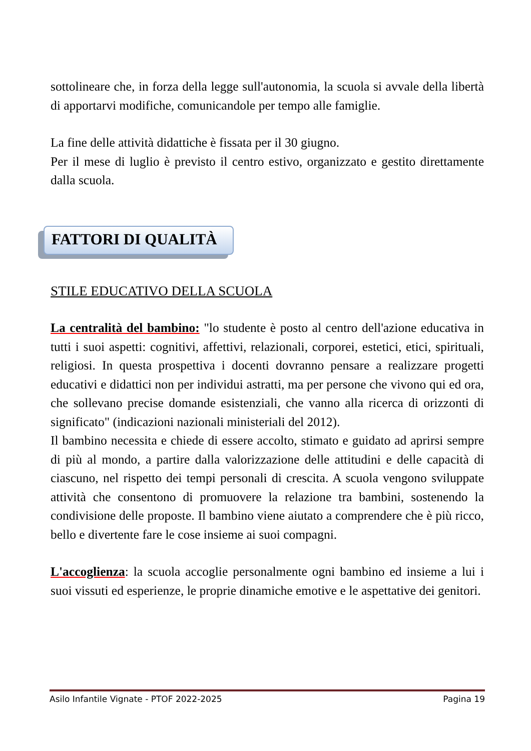sottolineare che, in forza della legge sull'autonomia, la scuola si avvale della libertà di apportarvi modifiche, comunicandole per tempo alle famiglie.
La fine delle attività didattiche è fissata per il 30 giugno.
Per il mese di luglio è previsto il centro estivo, organizzato e gestito direttamente dalla scuola.
FATTORI DI QUALITÀ
STILE EDUCATIVO DELLA SCUOLA
La centralità del bambino: "lo studente è posto al centro dell'azione educativa in tutti i suoi aspetti: cognitivi, affettivi, relazionali, corporei, estetici, etici, spirituali, religiosi. In questa prospettiva i docenti dovranno pensare a realizzare progetti educativi e didattici non per individui astratti, ma per persone che vivono qui ed ora, che sollevano precise domande esistenziali, che vanno alla ricerca di orizzonti di significato" (indicazioni nazionali ministeriali del 2012).
Il bambino necessita e chiede di essere accolto, stimato e guidato ad aprirsi sempre di più al mondo, a partire dalla valorizzazione delle attitudini e delle capacità di ciascuno, nel rispetto dei tempi personali di crescita. A scuola vengono sviluppate attività che consentono di promuovere la relazione tra bambini, sostenendo la condivisione delle proposte. Il bambino viene aiutato a comprendere che è più ricco, bello e divertente fare le cose insieme ai suoi compagni.
L'accoglienza: la scuola accoglie personalmente ogni bambino ed insieme a lui i suoi vissuti ed esperienze, le proprie dinamiche emotive e le aspettative dei genitori.
Asilo Infantile Vignate - PTOF 2022-2025 Pagina 19